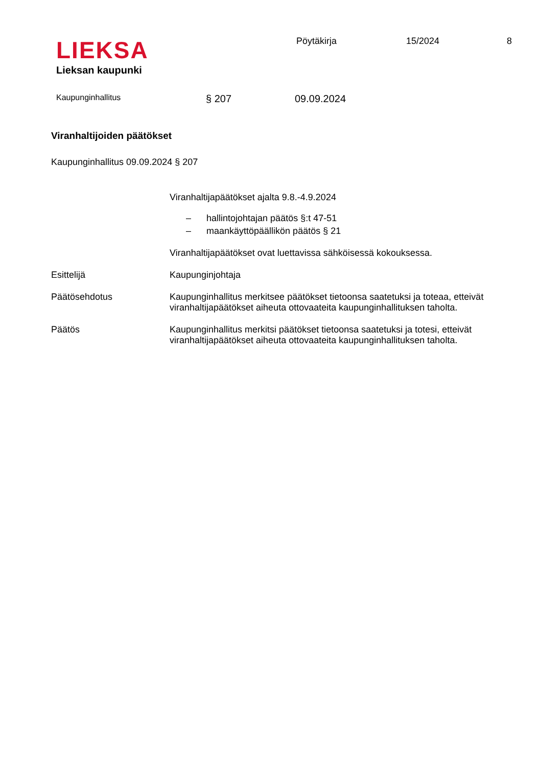LIEKSA
Lieksan kaupunki
Pöytäkirja 15/2024 8
Kaupunginhallitus
§ 207 09.09.2024
Viranhaltijoiden päätökset
Kaupunginhallitus 09.09.2024 § 207
Viranhaltijapäätökset ajalta 9.8.-4.9.2024
– hallintojohtajan päätös §:t 47-51
– maankäyttöpäällikön päätös § 21
Viranhaltijapäätökset ovat luettavissa sähköisessä kokouksessa.
Esittelijä Kaupunginjohtaja
Päätösehdotus Kaupunginhallitus merkitsee päätökset tietoonsa saatetuksi ja toteaa, etteivät viranhaltijapäätökset aiheuta ottovaateita kaupunginhallituksen taholta.
Päätös Kaupunginhallitus merkitsi päätökset tietoonsa saatetuksi ja totesi, etteivät viranhaltijapäätökset aiheuta ottovaateita kaupunginhallituksen taholta.